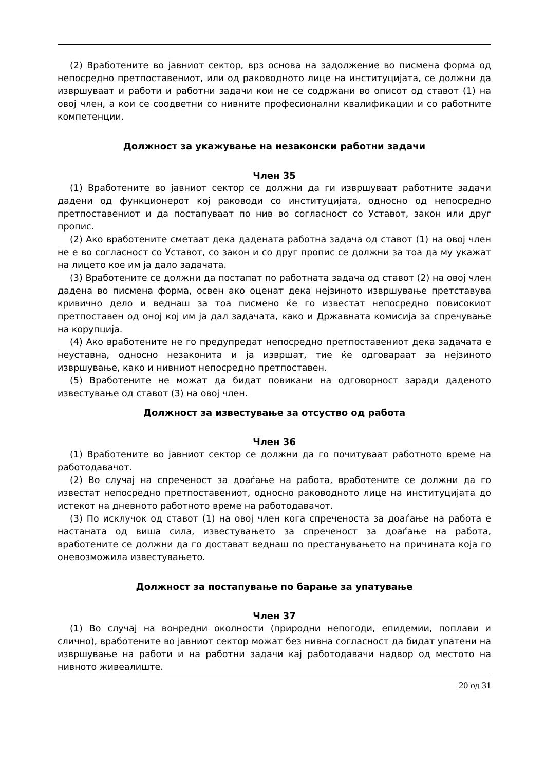(2) Вработените во јавниот сектор, врз основа на задолжение во писмена форма од непосредно претпоставениот, или од раководното лице на институцијата, се должни да извршуваат и работи и работни задачи кои не се содржани во описот од ставот (1) на овој член, а кои се соодветни со нивните професионални квалификации и со работните компетенции.
Должност за укажување на незаконски работни задачи
Член 35
(1) Вработените во јавниот сектор се должни да ги извршуваат работните задачи дадени од функционерот кој раководи со институцијата, односно од непосредно претпоставениот и да постапуваат по нив во согласност со Уставот, закон или друг пропис.
(2) Ако вработените сметаат дека дадената работна задача од ставот (1) на овој член не е во согласност со Уставот, со закон и со друг пропис се должни за тоа да му укажат на лицето кое им ја дало задачата.
(3) Вработените се должни да постапат по работната задача од ставот (2) на овој член дадена во писмена форма, освен ако оценат дека нејзиното извршување претставува кривично дело и веднаш за тоа писмено ќе го известат непосредно повисокиот претпоставен од оној кој им ја дал задачата, како и Државната комисија за спречување на корупција.
(4) Ако вработените не го предупредат непосредно претпоставениот дека задачата е неуставна, односно незаконита и ја извршат, тие ќе одговараат за нејзиното извршување, како и нивниот непосредно претпоставен.
(5) Вработените не можат да бидат повикани на одговорност заради даденото известување од ставот (3) на овој член.
Должност за известување за отсуство од работа
Член 36
(1) Вработените во јавниот сектор се должни да го почитуваат работното време на работодавачот.
(2) Во случај на спреченост за доаѓање на работа, вработените се должни да го известат непосредно претпоставениот, односно раководното лице на институцијата до истекот на дневното работното време на работодавачот.
(3) По исклучок од ставот (1) на овој член кога спреченоста за доаѓање на работа е настаната од виша сила, известувањето за спреченост за доаѓање на работа, вработените се должни да го доставaт веднаш по престанувањето на причината која го оневозможила известувањето.
Должност за постапување по барање за упатување
Член 37
(1) Во случај на вонредни околности (природни непогоди, епидемии, поплави и слично), вработените во јавниот сектор можат без нивна согласност да бидат упатени на извршување на работи и на работни задачи кај работодавачи надвор од местото на нивното живеалиште.
20 од 31